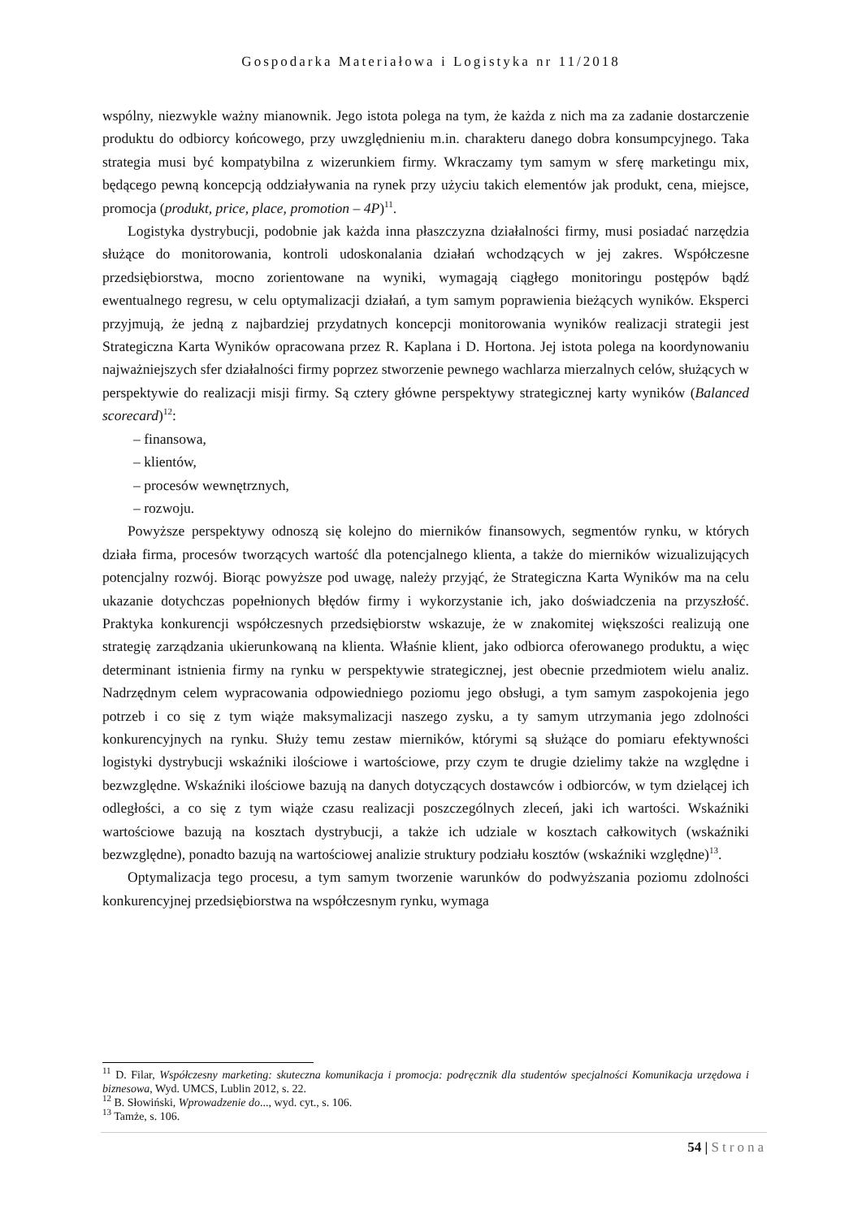Gospodarka Materiałowa i Logistyka nr 11/2018
wspólny, niezwykle ważny mianownik. Jego istota polega na tym, że każda z nich ma za zadanie dostarczenie produktu do odbiorcy końcowego, przy uwzględnieniu m.in. charakteru danego dobra konsumpcyjnego. Taka strategia musi być kompatybilna z wizerunkiem firmy. Wkraczamy tym samym w sferę marketingu mix, będącego pewną koncepcją oddziaływania na rynek przy użyciu takich elementów jak produkt, cena, miejsce, promocja (produkt, price, place, promotion – 4P)<sup>11</sup>.
Logistyka dystrybucji, podobnie jak każda inna płaszczyzna działalności firmy, musi posiadać narzędzia służące do monitorowania, kontroli udoskonalania działań wchodzących w jej zakres. Współczesne przedsiębiorstwa, mocno zorientowane na wyniki, wymagają ciągłego monitoringu postępów bądź ewentualnego regresu, w celu optymalizacji działań, a tym samym poprawienia bieżących wyników. Eksperci przyjmują, że jedną z najbardziej przydatnych koncepcji monitorowania wyników realizacji strategii jest Strategiczna Karta Wyników opracowana przez R. Kaplana i D. Hortona. Jej istota polega na koordynowaniu najważniejszych sfer działalności firmy poprzez stworzenie pewnego wachlarza mierzalnych celów, służących w perspektywie do realizacji misji firmy. Są cztery główne perspektywy strategicznej karty wyników (Balanced scorecard)<sup>12</sup>:
– finansowa,
– klientów,
– procesów wewnętrznych,
– rozwoju.
Powyższe perspektywy odnoszą się kolejno do mierników finansowych, segmentów rynku, w których działa firma, procesów tworzących wartość dla potencjalnego klienta, a także do mierników wizualizujących potencjalny rozwój. Biorąc powyższe pod uwagę, należy przyjąć, że Strategiczna Karta Wyników ma na celu ukazanie dotychczas popełnionych błędów firmy i wykorzystanie ich, jako doświadczenia na przyszłość. Praktyka konkurencji współczesnych przedsiębiorstw wskazuje, że w znakomitej większości realizują one strategię zarządzania ukierunkowaną na klienta. Właśnie klient, jako odbiorca oferowanego produktu, a więc determinant istnienia firmy na rynku w perspektywie strategicznej, jest obecnie przedmiotem wielu analiz. Nadrzędnym celem wypracowania odpowiedniego poziomu jego obsługi, a tym samym zaspokojenia jego potrzeb i co się z tym wiąże maksymalizacji naszego zysku, a ty samym utrzymania jego zdolności konkurencyjnych na rynku. Służy temu zestaw mierników, którymi są służące do pomiaru efektywności logistyki dystrybucji wskaźniki ilościowe i wartościowe, przy czym te drugie dzielimy także na względne i bezwzględne. Wskaźniki ilościowe bazują na danych dotyczących dostawców i odbiorców, w tym dzielącej ich odległości, a co się z tym wiąże czasu realizacji poszczególnych zleceń, jaki ich wartości. Wskaźniki wartościowe bazują na kosztach dystrybucji, a także ich udziale w kosztach całkowitych (wskaźniki bezwzględne), ponadto bazują na wartościowej analizie struktury podziału kosztów (wskaźniki względne)<sup>13</sup>.
Optymalizacja tego procesu, a tym samym tworzenie warunków do podwyższania poziomu zdolności konkurencyjnej przedsiębiorstwa na współczesnym rynku, wymaga
<sup>11</sup> D. Filar, Współczesny marketing: skuteczna komunikacja i promocja: podręcznik dla studentów specjalności Komunikacja urzędowa i biznesowa, Wyd. UMCS, Lublin 2012, s. 22.
<sup>12</sup> B. Słowiński, Wprowadzenie do..., wyd. cyt., s. 106.
<sup>13</sup> Tamże, s. 106.
54 | Strona